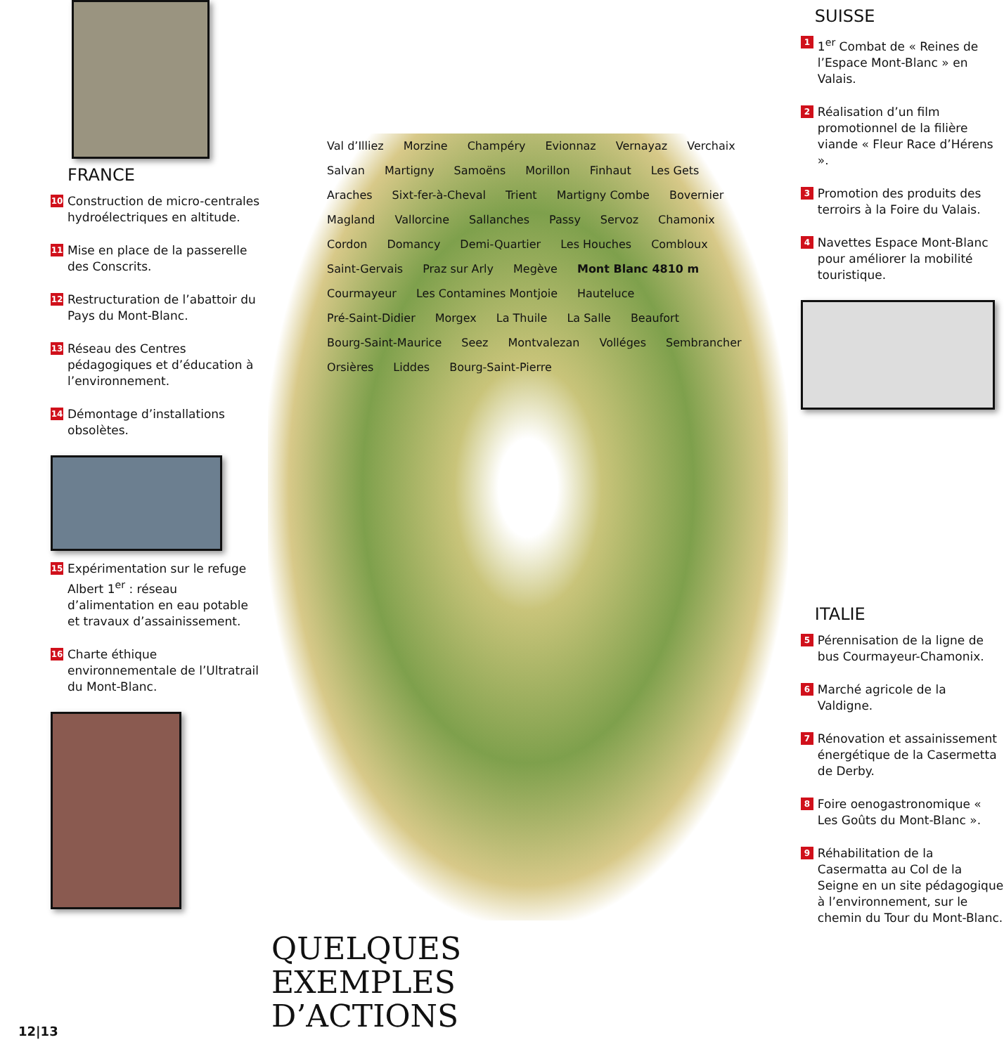FRANCE
10 Construction de micro-centrales hydroélectriques en altitude.
11 Mise en place de la passerelle des Conscrits.
12 Restructuration de l’abattoir du Pays du Mont-Blanc.
13 Réseau des Centres pédagogiques et d’éducation à l’environnement.
14 Démontage d’installations obsolètes.
15 Expérimentation sur le refuge Albert 1<sup>er</sup> : réseau d’alimentation en eau potable et travaux d’assainissement.
16 Charte éthique environnementale de l’Ultratrail du Mont-Blanc.
Val d’Illiez Morzine Champéry Evionnaz Vernayaz Verchaix Salvan Martigny Samoëns Morillon Finhaut Les Gets Araches Sixt-fer-à-Cheval Trient Martigny Combe Bovernier Magland Vallorcine Sallanches Passy Servoz Chamonix Cordon Domancy Demi-Quartier Les Houches Combloux Saint-Gervais Praz sur Arly Megève Mont Blanc 4810 m Courmayeur Les Contamines Montjoie Hauteluce Pré-Saint-Didier Morgex La Thuile La Salle Beaufort Bourg-Saint-Maurice Seez Montvalezan Volléges Sembrancher Orsières Liddes Bourg-Saint-Pierre
QUELQUES
EXEMPLES
D’ACTIONS
SUISSE
1 1<sup>er</sup> Combat de « Reines de l’Espace Mont-Blanc » en Valais.
2 Réalisation d’un film promotionnel de la filière viande « Fleur Race d’Hérens ».
3 Promotion des produits des terroirs à la Foire du Valais.
4 Navettes Espace Mont-Blanc pour améliorer la mobilité touristique.
ITALIE
5 Pérennisation de la ligne de bus Courmayeur-Chamonix.
6 Marché agricole de la Valdigne.
7 Rénovation et assainissement énergétique de la Casermetta de Derby.
8 Foire oenogastronomique « Les Goûts du Mont-Blanc ».
9 Réhabilitation de la Casermatta au Col de la Seigne en un site pédagogique à l’environnement, sur le chemin du Tour du Mont-Blanc.
12|13